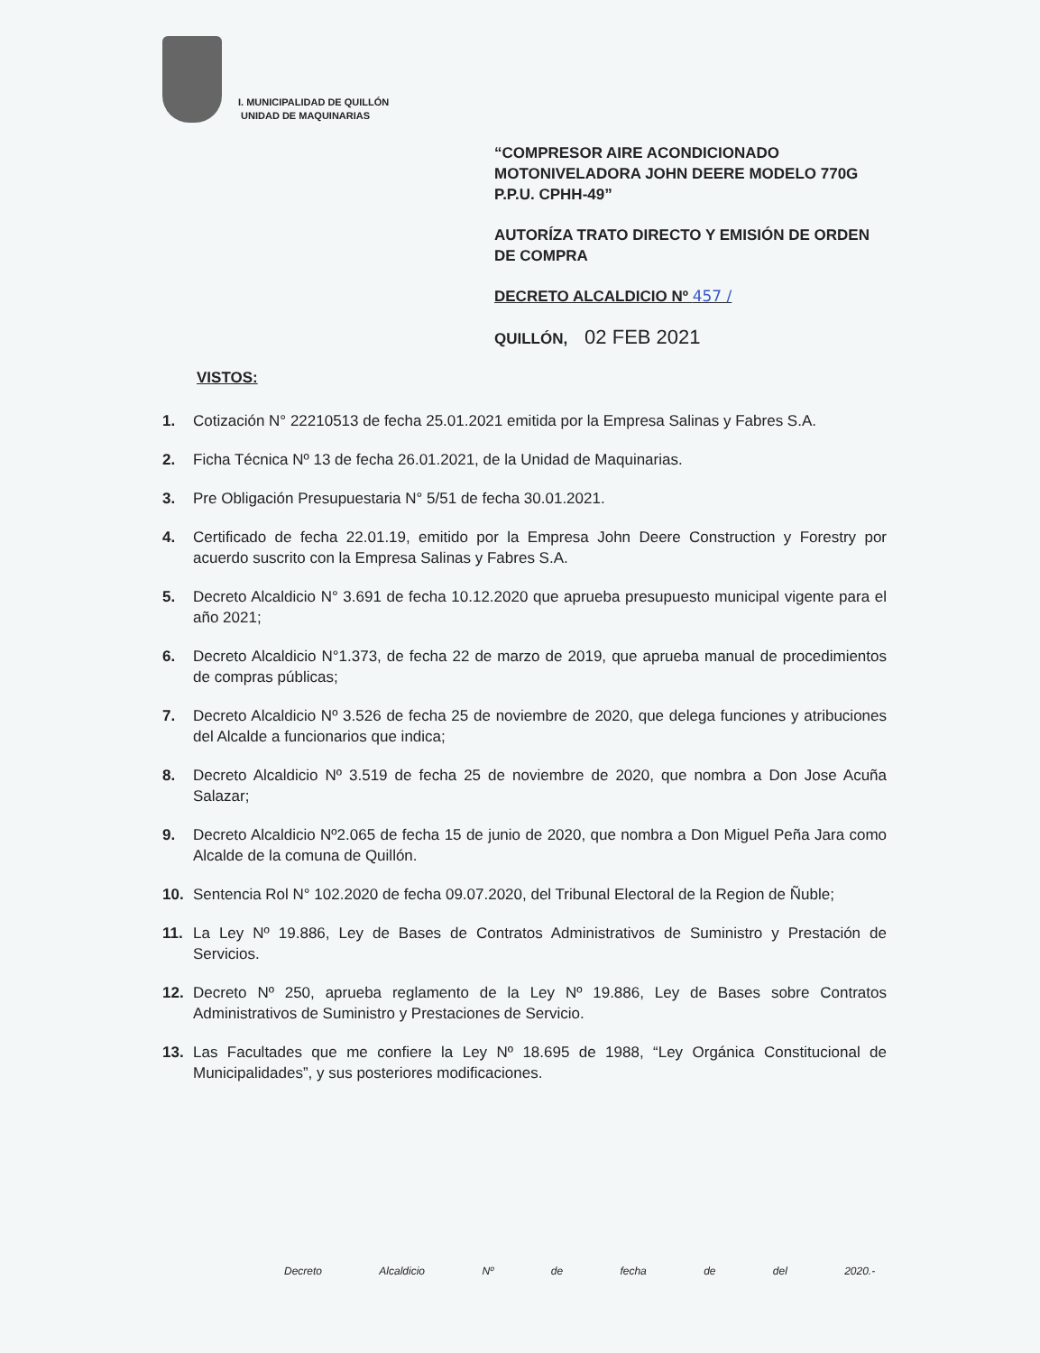I. MUNICIPALIDAD DE QUILLÓN
UNIDAD DE MAQUINARIAS
“COMPRESOR AIRE ACONDICIONADO MOTONIVELADORA JOHN DEERE MODELO 770G P.P.U. CPHH-49”
AUTORÍZA TRATO DIRECTO Y EMISIÓN DE ORDEN DE COMPRA
DECRETO ALCALDICIO Nº 457 /
QUILLÓN, 02 FEB 2021
VISTOS:
1. Cotización N° 22210513 de fecha 25.01.2021 emitida por la Empresa Salinas y Fabres S.A.
2. Ficha Técnica Nº 13 de fecha 26.01.2021, de la Unidad de Maquinarias.
3. Pre Obligación Presupuestaria N° 5/51 de fecha 30.01.2021.
4. Certificado de fecha 22.01.19, emitido por la Empresa John Deere Construction y Forestry por acuerdo suscrito con la Empresa Salinas y Fabres S.A.
5. Decreto Alcaldicio N° 3.691 de fecha 10.12.2020 que aprueba presupuesto municipal vigente para el año 2021;
6. Decreto Alcaldicio N°1.373, de fecha 22 de marzo de 2019, que aprueba manual de procedimientos de compras públicas;
7. Decreto Alcaldicio Nº 3.526 de fecha 25 de noviembre de 2020, que delega funciones y atribuciones del Alcalde a funcionarios que indica;
8. Decreto Alcaldicio Nº 3.519 de fecha 25 de noviembre de 2020, que nombra a Don Jose Acuña Salazar;
9. Decreto Alcaldicio Nº2.065 de fecha 15 de junio de 2020, que nombra a Don Miguel Peña Jara como Alcalde de la comuna de Quillón.
10. Sentencia Rol N° 102.2020 de fecha 09.07.2020, del Tribunal Electoral de la Region de Ñuble;
11. La Ley Nº 19.886, Ley de Bases de Contratos Administrativos de Suministro y Prestación de Servicios.
12. Decreto Nº 250, aprueba reglamento de la Ley Nº 19.886, Ley de Bases sobre Contratos Administrativos de Suministro y Prestaciones de Servicio.
13. Las Facultades que me confiere la Ley Nº 18.695 de 1988, “Ley Orgánica Constitucional de Municipalidades”, y sus posteriores modificaciones.
Decreto Alcaldicio Nº de fecha de del 2020.-